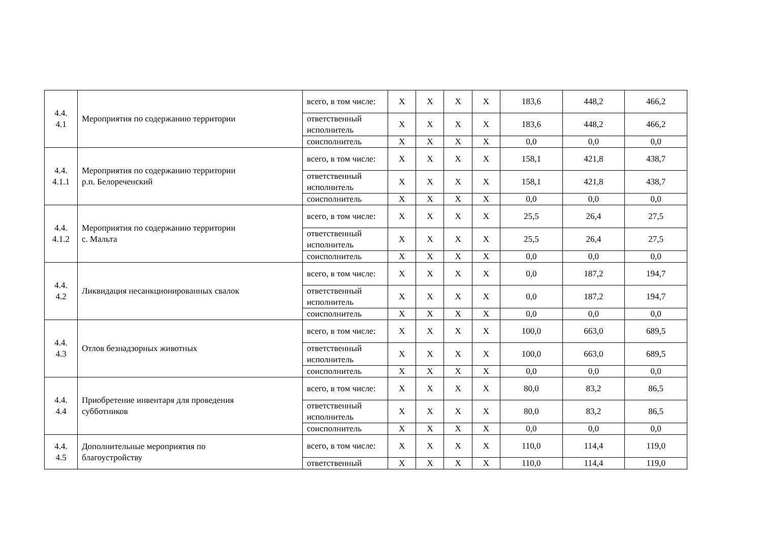| 4.4. 4.1 | Мероприятия по содержанию территории | всего, в том числе: | X | X | X | X | 183,6 | 448,2 | 466,2 |
| | | ответственный исполнитель | X | X | X | X | 183,6 | 448,2 | 466,2 |
| | | соисполнитель | X | X | X | X | 0,0 | 0,0 | 0,0 |
| 4.4. 4.1.1 | Мероприятия по содержанию территории р.п. Белореченский | всего, в том числе: | X | X | X | X | 158,1 | 421,8 | 438,7 |
| | | ответственный исполнитель | X | X | X | X | 158,1 | 421,8 | 438,7 |
| | | соисполнитель | X | X | X | X | 0,0 | 0,0 | 0,0 |
| 4.4. 4.1.2 | Мероприятия по содержанию территории с. Мальта | всего, в том числе: | X | X | X | X | 25,5 | 26,4 | 27,5 |
| | | ответственный исполнитель | X | X | X | X | 25,5 | 26,4 | 27,5 |
| | | соисполнитель | X | X | X | X | 0,0 | 0,0 | 0,0 |
| 4.4. 4.2 | Ликвидация несанкционированных свалок | всего, в том числе: | X | X | X | X | 0,0 | 187,2 | 194,7 |
| | | ответственный исполнитель | X | X | X | X | 0,0 | 187,2 | 194,7 |
| | | соисполнитель | X | X | X | X | 0,0 | 0,0 | 0,0 |
| 4.4. 4.3 | Отлов безнадзорных животных | всего, в том числе: | X | X | X | X | 100,0 | 663,0 | 689,5 |
| | | ответственный исполнитель | X | X | X | X | 100,0 | 663,0 | 689,5 |
| | | соисполнитель | X | X | X | X | 0,0 | 0,0 | 0,0 |
| 4.4. 4.4 | Приобретение инвентаря для проведения субботников | всего, в том числе: | X | X | X | X | 80,0 | 83,2 | 86,5 |
| | | ответственный исполнитель | X | X | X | X | 80,0 | 83,2 | 86,5 |
| | | соисполнитель | X | X | X | X | 0,0 | 0,0 | 0,0 |
| 4.4. 4.5 | Дополнительные мероприятия по благоустройству | всего, в том числе: | X | X | X | X | 110,0 | 114,4 | 119,0 |
| | | ответственный | X | X | X | X | 110,0 | 114,4 | 119,0 |